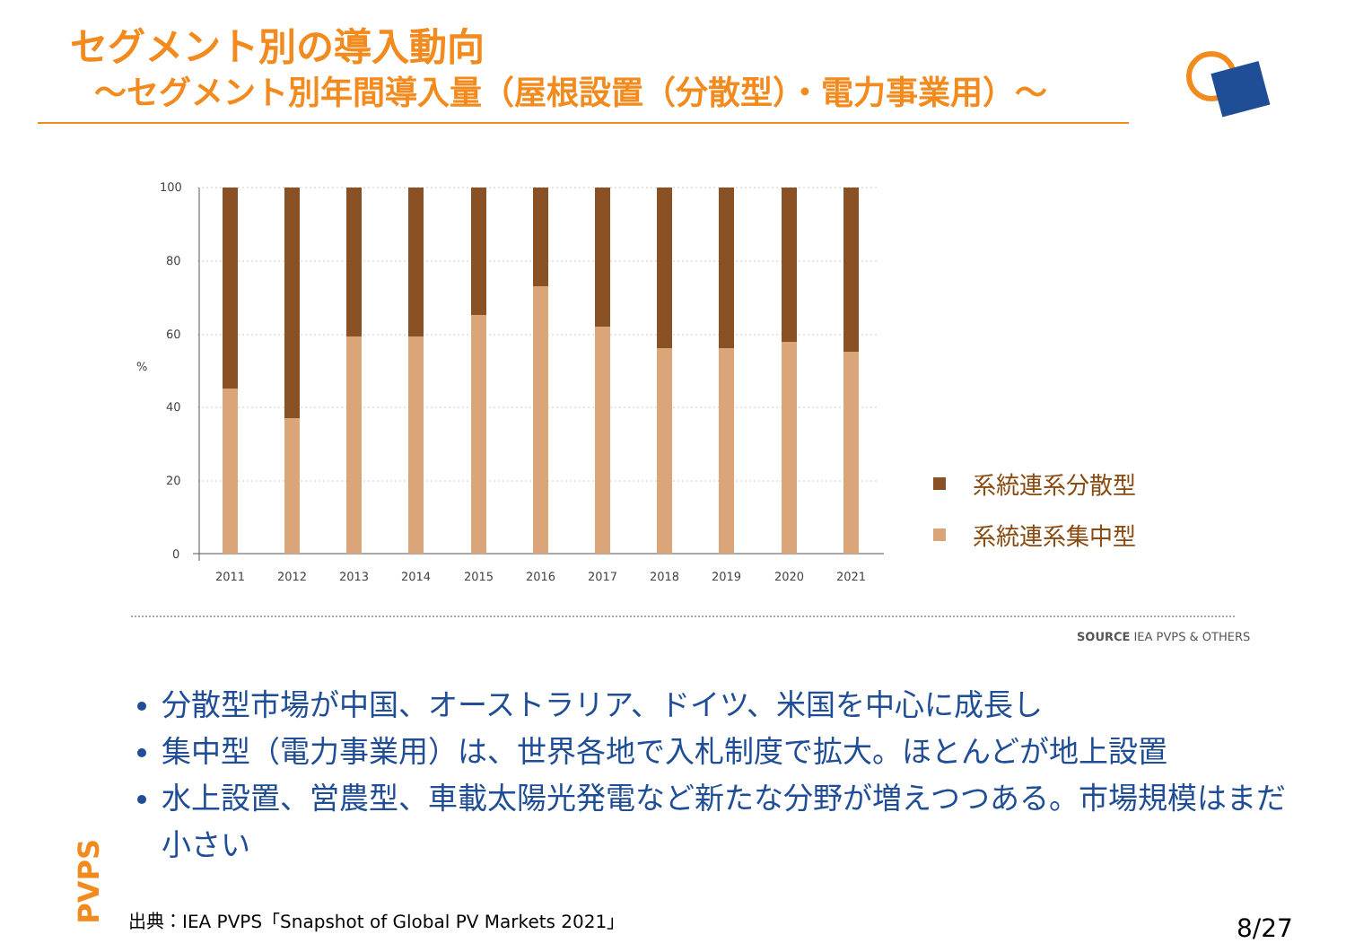セグメント別の導入動向
～セグメント別年間導入量（屋根設置（分散型）・電力事業用）～
100
80
60
40
20
0
%
2011
2012
2013
2014
2015
2016
2017
2018
2019
2020
2021
系統連系分散型
系統連系集中型
SOURCE IEA PVPS & OTHERS
分散型市場が中国、オーストラリア、ドイツ、米国を中心に成長し
集中型（電力事業用）は、世界各地で入札制度で拡大。ほとんどが地上設置
水上設置、営農型、車載太陽光発電など新たな分野が増えつつある。市場規模はまだ小さい
PVPS
出典：IEA PVPS「Snapshot of Global PV Markets 2021」
8/27